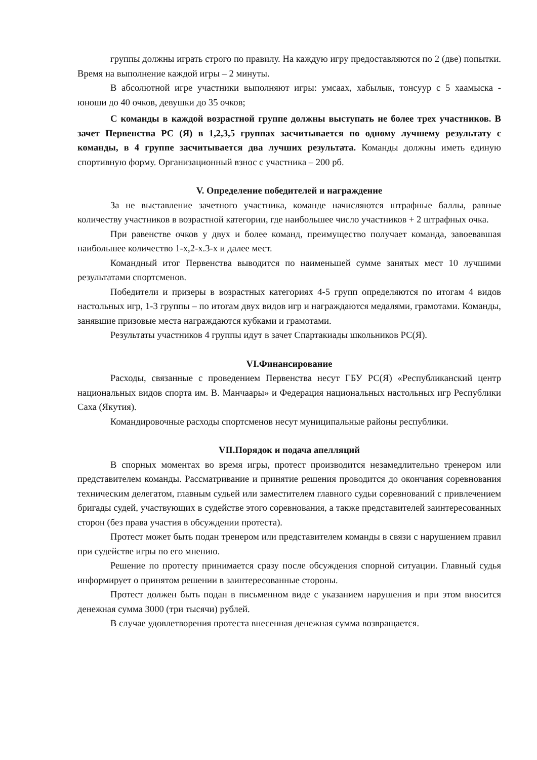группы должны играть строго по правилу. На каждую игру предоставляются по 2 (две) попытки. Время на выполнение каждой игры – 2 минуты.
В абсолютной игре участники выполняют игры: умсаах, хабылык, тонсуур с 5 хаамыска - юноши до 40 очков, девушки до 35 очков;
С команды в каждой возрастной группе должны выступать не более трех участников. В зачет Первенства РС (Я) в 1,2,3,5 группах засчитывается по одному лучшему результату с команды, в 4 группе засчитывается два лучших результата. Команды должны иметь единую спортивную форму. Организационный взнос с участника – 200 рб.
V. Определение победителей и награждение
За не выставление зачетного участника, команде начисляются штрафные баллы, равные количеству участников в возрастной категории, где наибольшее число участников + 2 штрафных очка.
При равенстве очков у двух и более команд, преимущество получает команда, завоевавшая наибольшее количество 1-х,2-х.3-х и далее мест.
Командный итог Первенства выводится по наименьшей сумме занятых мест 10 лучшими результатами спортсменов.
Победители и призеры в возрастных категориях 4-5 групп определяются по итогам 4 видов настольных игр, 1-3 группы – по итогам двух видов игр и награждаются медалями, грамотами. Команды, занявшие призовые места награждаются кубками и грамотами.
Результаты участников 4 группы идут в зачет Спартакиады школьников РС(Я).
VI.Финансирование
Расходы, связанные с проведением Первенства несут ГБУ РС(Я) «Республиканский центр национальных видов спорта им. В. Манчаары» и Федерация национальных настольных игр Республики Саха (Якутия).
Командировочные расходы спортсменов несут муниципальные районы республики.
VII.Порядок и подача апелляций
В спорных моментах во время игры, протест производится незамедлительно тренером или представителем команды. Рассматривание и принятие решения проводится до окончания соревнования техническим делегатом, главным судьей или заместителем главного судьи соревнований с привлечением бригады судей, участвующих в судействе этого соревнования, а также представителей заинтересованных сторон (без права участия в обсуждении протеста).
Протест может быть подан тренером или представителем команды в связи с нарушением правил при судействе игры по его мнению.
Решение по протесту принимается сразу после обсуждения спорной ситуации. Главный судья информирует о принятом решении в заинтересованные стороны.
Протест должен быть подан в письменном виде с указанием нарушения и при этом вносится денежная сумма 3000 (три тысячи) рублей.
В случае удовлетворения протеста внесенная денежная сумма возвращается.